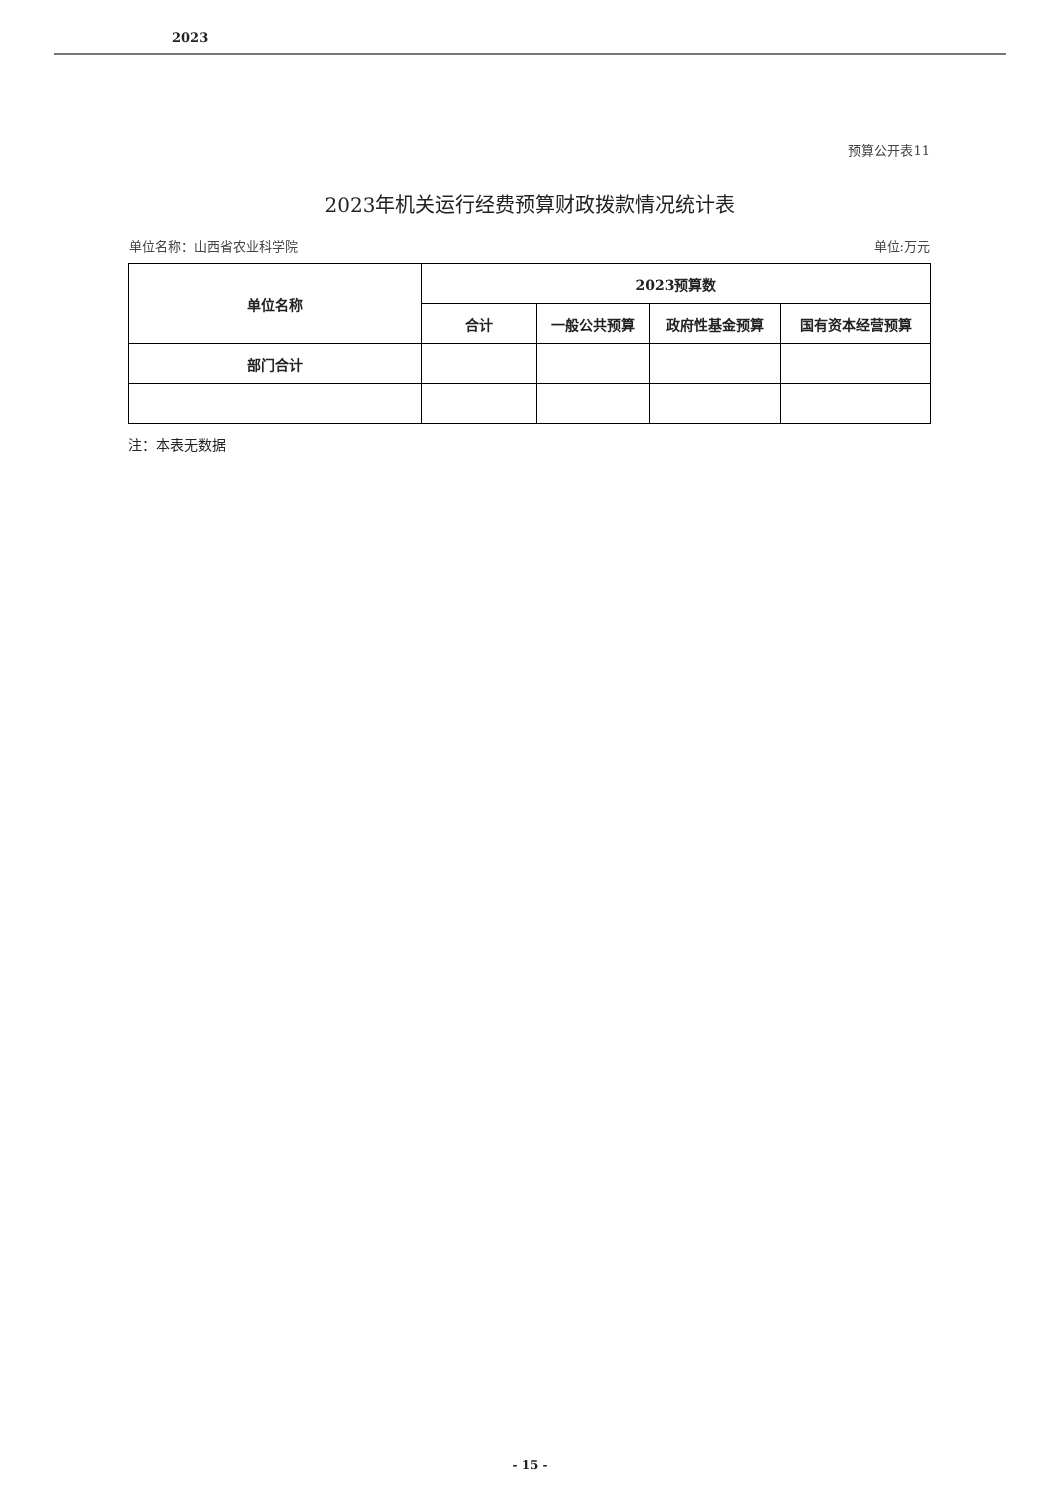2023
预算公开表11
2023年机关运行经费预算财政拨款情况统计表
单位名称：山西省农业科学院 单位:万元
| 单位名称 | 2023预算数 | | | |
| --- | --- | --- | --- | --- |
| | 合计 | 一般公共预算 | 政府性基金预算 | 国有资本经营预算 |
| 部门合计 | | | | |
注：本表无数据
- 15 -